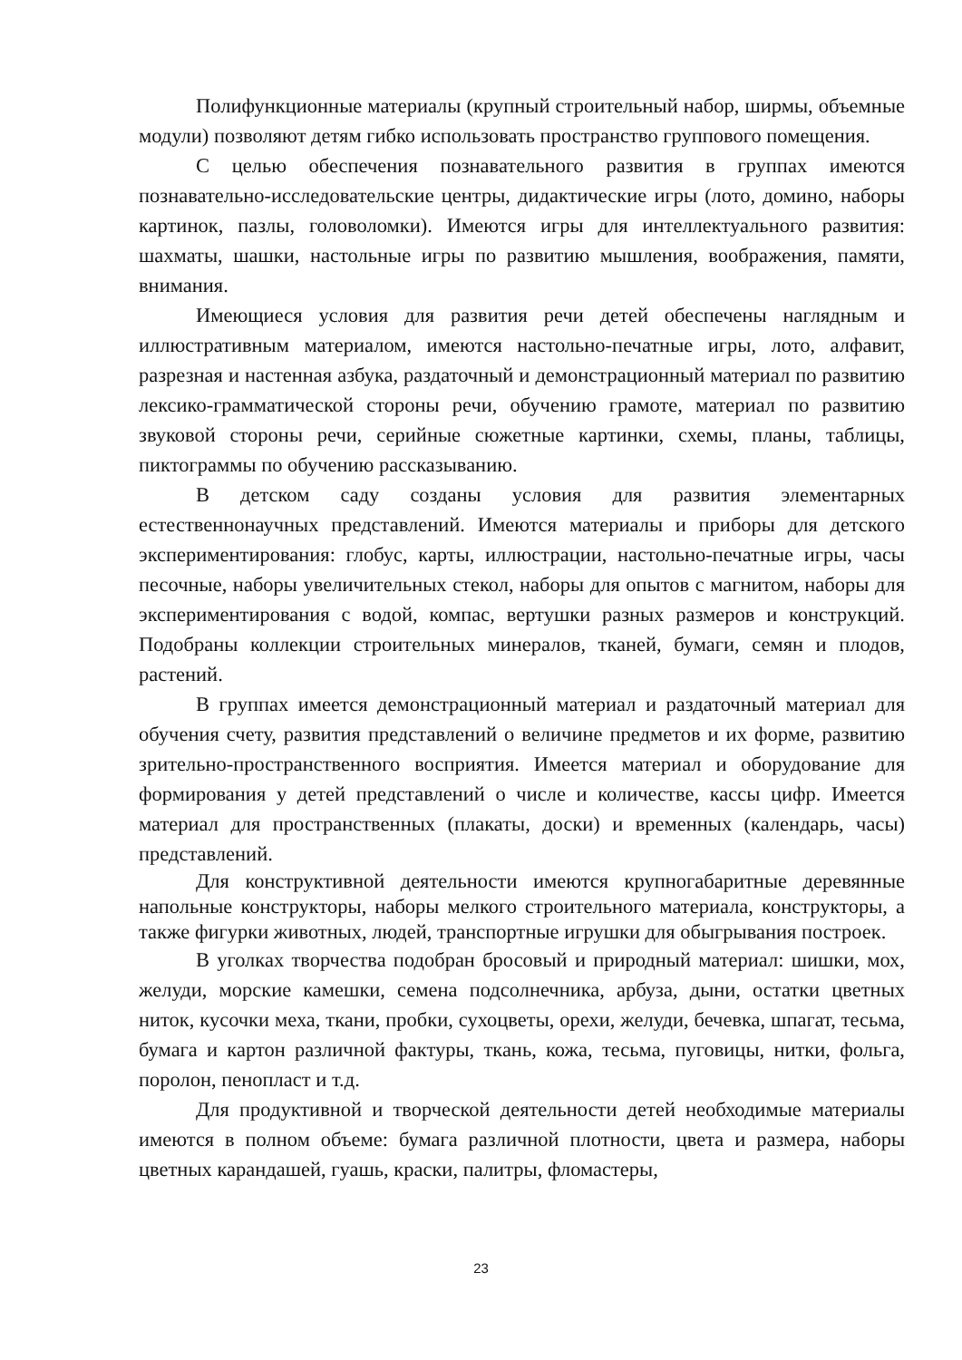Полифункционные материалы (крупный строительный набор, ширмы, объемные модули) позволяют детям гибко использовать пространство группового помещения.
С целью обеспечения познавательного развития в группах имеются познавательно-исследовательские центры, дидактические игры (лото, домино, наборы картинок, пазлы, головоломки). Имеются игры для интеллектуального развития: шахматы, шашки, настольные игры по развитию мышления, воображения, памяти, внимания.
Имеющиеся условия для развития речи детей обеспечены наглядным и иллюстративным материалом, имеются настольно-печатные игры, лото, алфавит, разрезная и настенная азбука, раздаточный и демонстрационный материал по развитию лексико-грамматической стороны речи, обучению грамоте, материал по развитию звуковой стороны речи, серийные сюжетные картинки, схемы, планы, таблицы, пиктограммы по обучению рассказыванию.
В детском саду созданы условия для развития элементарных естественнонаучных представлений. Имеются материалы и приборы для детского экспериментирования: глобус, карты, иллюстрации, настольно-печатные игры, часы песочные, наборы увеличительных стекол, наборы для опытов с магнитом, наборы для экспериментирования с водой, компас, вертушки разных размеров и конструкций. Подобраны коллекции строительных минералов, тканей, бумаги, семян и плодов, растений.
В группах имеется демонстрационный материал и раздаточный материал для обучения счету, развития представлений о величине предметов и их форме, развитию зрительно-пространственного восприятия. Имеется материал и оборудование для формирования у детей представлений о числе и количестве, кассы цифр. Имеется материал для пространственных (плакаты, доски) и временных (календарь, часы) представлений.
Для конструктивной деятельности имеются крупногабаритные деревянные напольные конструкторы, наборы мелкого строительного материала, конструкторы, а также фигурки животных, людей, транспортные игрушки для обыгрывания построек.
В уголках творчества подобран бросовый и природный материал: шишки, мох, желуди, морские камешки, семена подсолнечника, арбуза, дыни, остатки цветных ниток, кусочки меха, ткани, пробки, сухоцветы, орехи, желуди, бечевка, шпагат, тесьма, бумага и картон различной фактуры, ткань, кожа, тесьма, пуговицы, нитки, фольга, поролон, пенопласт и т.д.
Для продуктивной и творческой деятельности детей необходимые материалы имеются в полном объеме: бумага различной плотности, цвета и размера, наборы цветных карандашей, гуашь, краски, палитры, фломастеры,
23